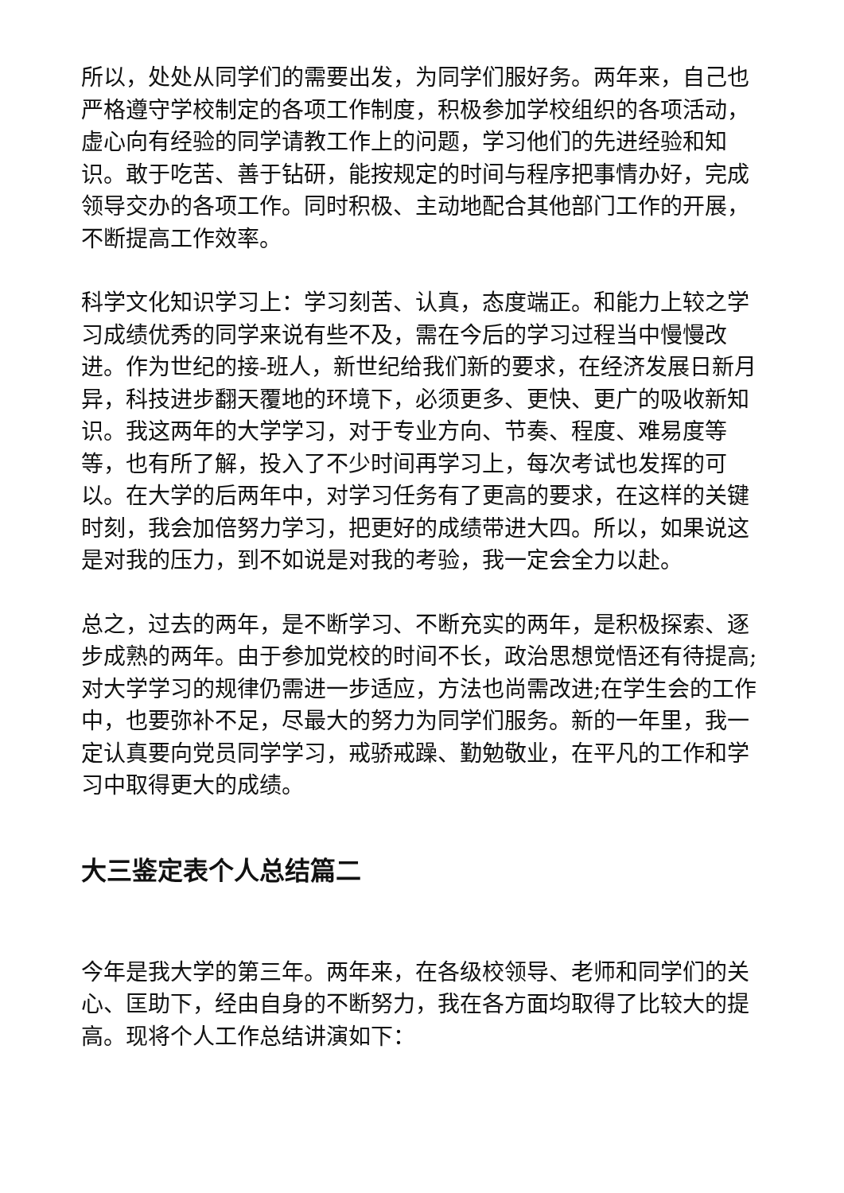所以，处处从同学们的需要出发，为同学们服好务。两年来，自己也严格遵守学校制定的各项工作制度，积极参加学校组织的各项活动，虚心向有经验的同学请教工作上的问题，学习他们的先进经验和知识。敢于吃苦、善于钻研，能按规定的时间与程序把事情办好，完成领导交办的各项工作。同时积极、主动地配合其他部门工作的开展，不断提高工作效率。
科学文化知识学习上：学习刻苦、认真，态度端正。和能力上较之学习成绩优秀的同学来说有些不及，需在今后的学习过程当中慢慢改进。作为世纪的接-班人，新世纪给我们新的要求，在经济发展日新月异，科技进步翻天覆地的环境下，必须更多、更快、更广的吸收新知识。我这两年的大学学习，对于专业方向、节奏、程度、难易度等等，也有所了解，投入了不少时间再学习上，每次考试也发挥的可以。在大学的后两年中，对学习任务有了更高的要求，在这样的关键时刻，我会加倍努力学习，把更好的成绩带进大四。所以，如果说这是对我的压力，到不如说是对我的考验，我一定会全力以赴。
总之，过去的两年，是不断学习、不断充实的两年，是积极探索、逐步成熟的两年。由于参加党校的时间不长，政治思想觉悟还有待提高;对大学学习的规律仍需进一步适应，方法也尚需改进;在学生会的工作中，也要弥补不足，尽最大的努力为同学们服务。新的一年里，我一定认真要向党员同学学习，戒骄戒躁、勤勉敬业，在平凡的工作和学习中取得更大的成绩。
大三鉴定表个人总结篇二
今年是我大学的第三年。两年来，在各级校领导、老师和同学们的关心、匡助下，经由自身的不断努力，我在各方面均取得了比较大的提高。现将个人工作总结讲演如下：